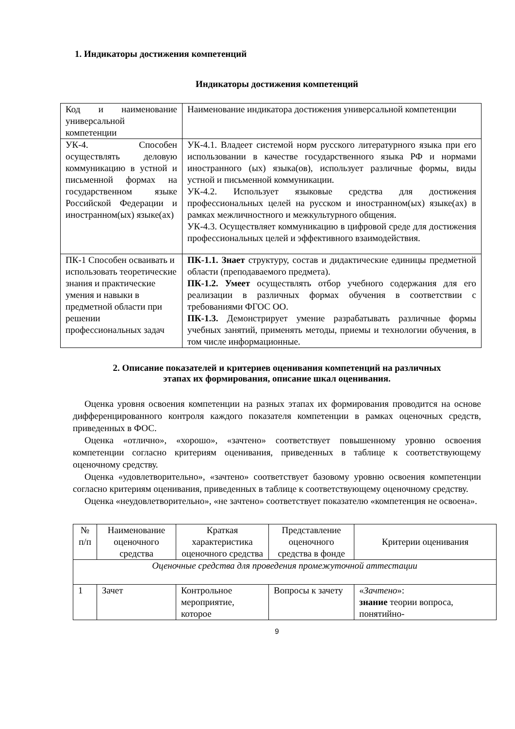1. Индикаторы достижения компетенций
Индикаторы достижения компетенций
| Код и наименование универсальной компетенции | Наименование индикатора достижения универсальной компетенции |
| УК-4. Способен осуществлять деловую коммуникацию в устной и письменной формах на государственном языке Российской Федерации и иностранном(ых) языке(ах) | УК-4.1. Владеет системой норм русского литературного языка при его использовании в качестве государственного языка РФ и нормами иностранного (ых) языка(ов), использует различные формы, виды устной и письменной коммуникации. УК-4.2. Использует языковые средства для достижения профессиональных целей на русском и иностранном(ых) языке(ах) в рамках межличностного и межкультурного общения. УК-4.3. Осуществляет коммуникацию в цифровой среде для достижения профессиональных целей и эффективного взаимодействия. |
| ПК-1 Способен осваивать и использовать теоретические знания и практические умения и навыки в предметной области при решении профессиональных задач | ПК-1.1. Знает структуру, состав и дидактические единицы предметной области (преподаваемого предмета). ПК-1.2. Умеет осуществлять отбор учебного содержания для его реализации в различных формах обучения в соответствии с требованиями ФГОС ОО. ПК-1.3. Демонстрирует умение разрабатывать различные формы учебных занятий, применять методы, приемы и технологии обучения, в том числе информационные. |
2. Описание показателей и критериев оценивания компетенций на различных
этапах их формирования, описание шкал оценивания.
Оценка уровня освоения компетенции на разных этапах их формирования проводится на основе дифференцированного контроля каждого показателя компетенции в рамках оценочных средств, приведенных в ФОС.
Оценка «отлично», «хорошо», «зачтено» соответствует повышенному уровню освоения компетенции согласно критериям оценивания, приведенных в таблице к соответствующему оценочному средству.
Оценка «удовлетворительно», «зачтено» соответствует базовому уровню освоения компетенции согласно критериям оценивания, приведенных в таблице к соответствующему оценочному средству.
Оценка «неудовлетворительно», «не зачтено» соответствует показателю «компетенция не освоена».
| № п/п | Наименование оценочного средства | Краткая характеристика оценочного средства | Представление оценочного средства в фонде | Критерии оценивания |
| Оценочные средства для проведения промежуточной аттестации | | | | |
| 1 | Зачет | Контрольное мероприятие, которое | Вопросы к зачету | « Зачтено »: знание теории вопроса, понятийно- |
9